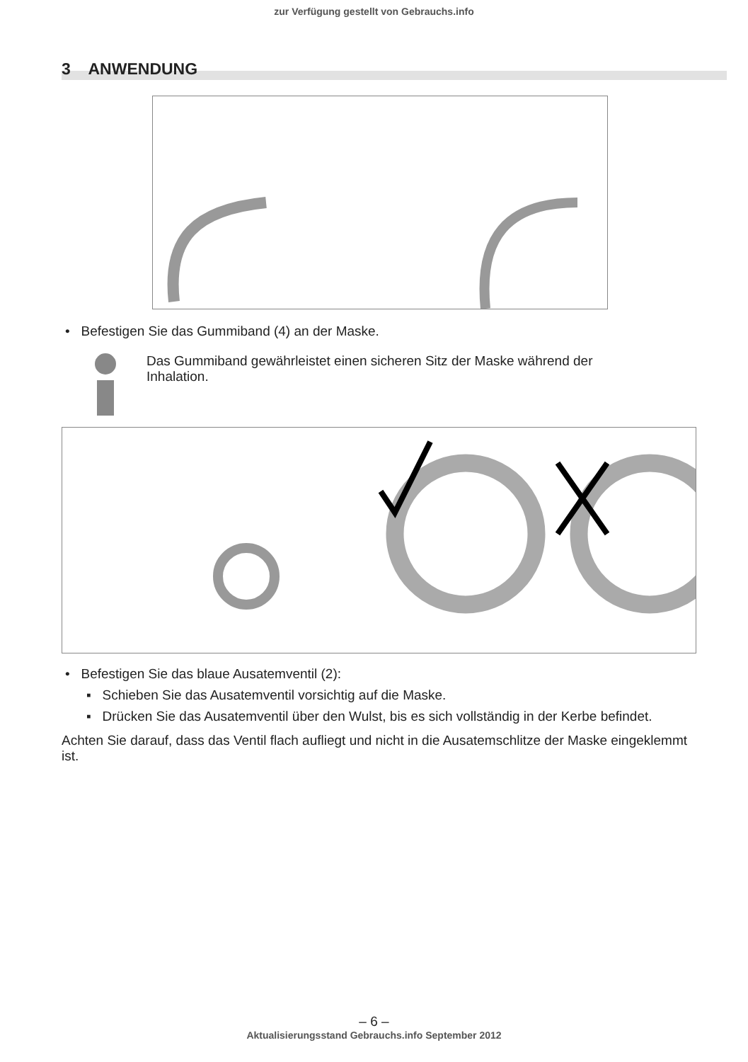zur Verfügung gestellt von Gebrauchs.info
3 ANWENDUNG
• Befestigen Sie das Gummiband (4) an der Maske.
Das Gummiband gewährleistet einen sicheren Sitz der Maske während der
Inhalation.
• Befestigen Sie das blaue Ausatemventil (2):
▪ Schieben Sie das Ausatemventil vorsichtig auf die Maske.
▪ Drücken Sie das Ausatemventil über den Wulst, bis es sich vollständig in der Kerbe befindet.
Achten Sie darauf, dass das Ventil flach aufliegt und nicht in die Ausatemschlitze der Maske eingeklemmt ist.
– 6 –
Aktualisierungsstand Gebrauchs.info September 2012